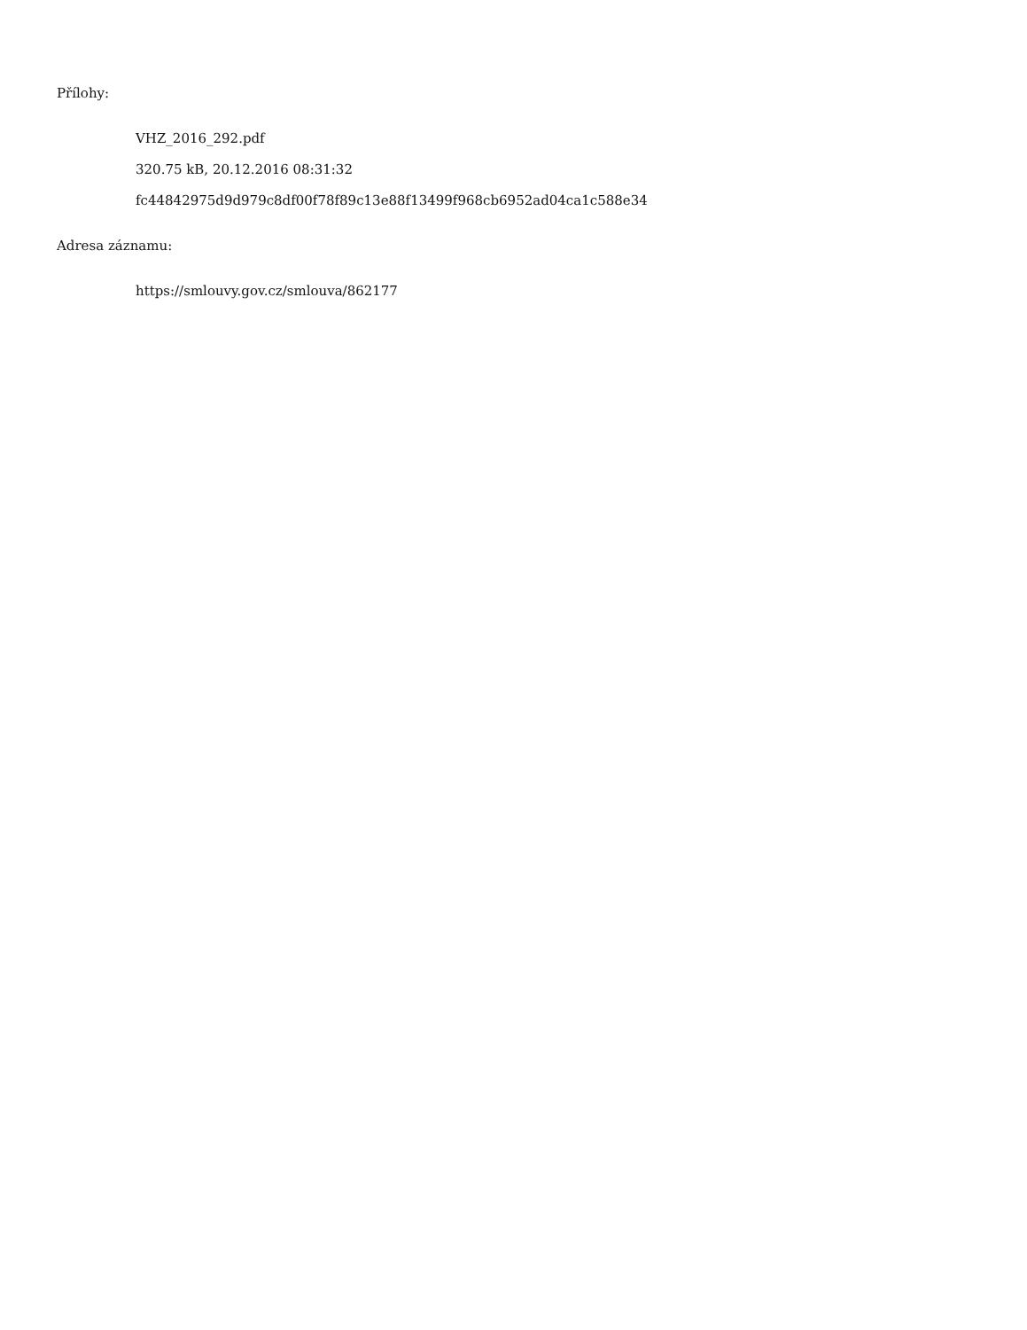Přílohy:
VHZ_2016_292.pdf
320.75 kB, 20.12.2016 08:31:32
fc44842975d9d979c8df00f78f89c13e88f13499f968cb6952ad04ca1c588e34
Adresa záznamu:
https://smlouvy.gov.cz/smlouva/862177